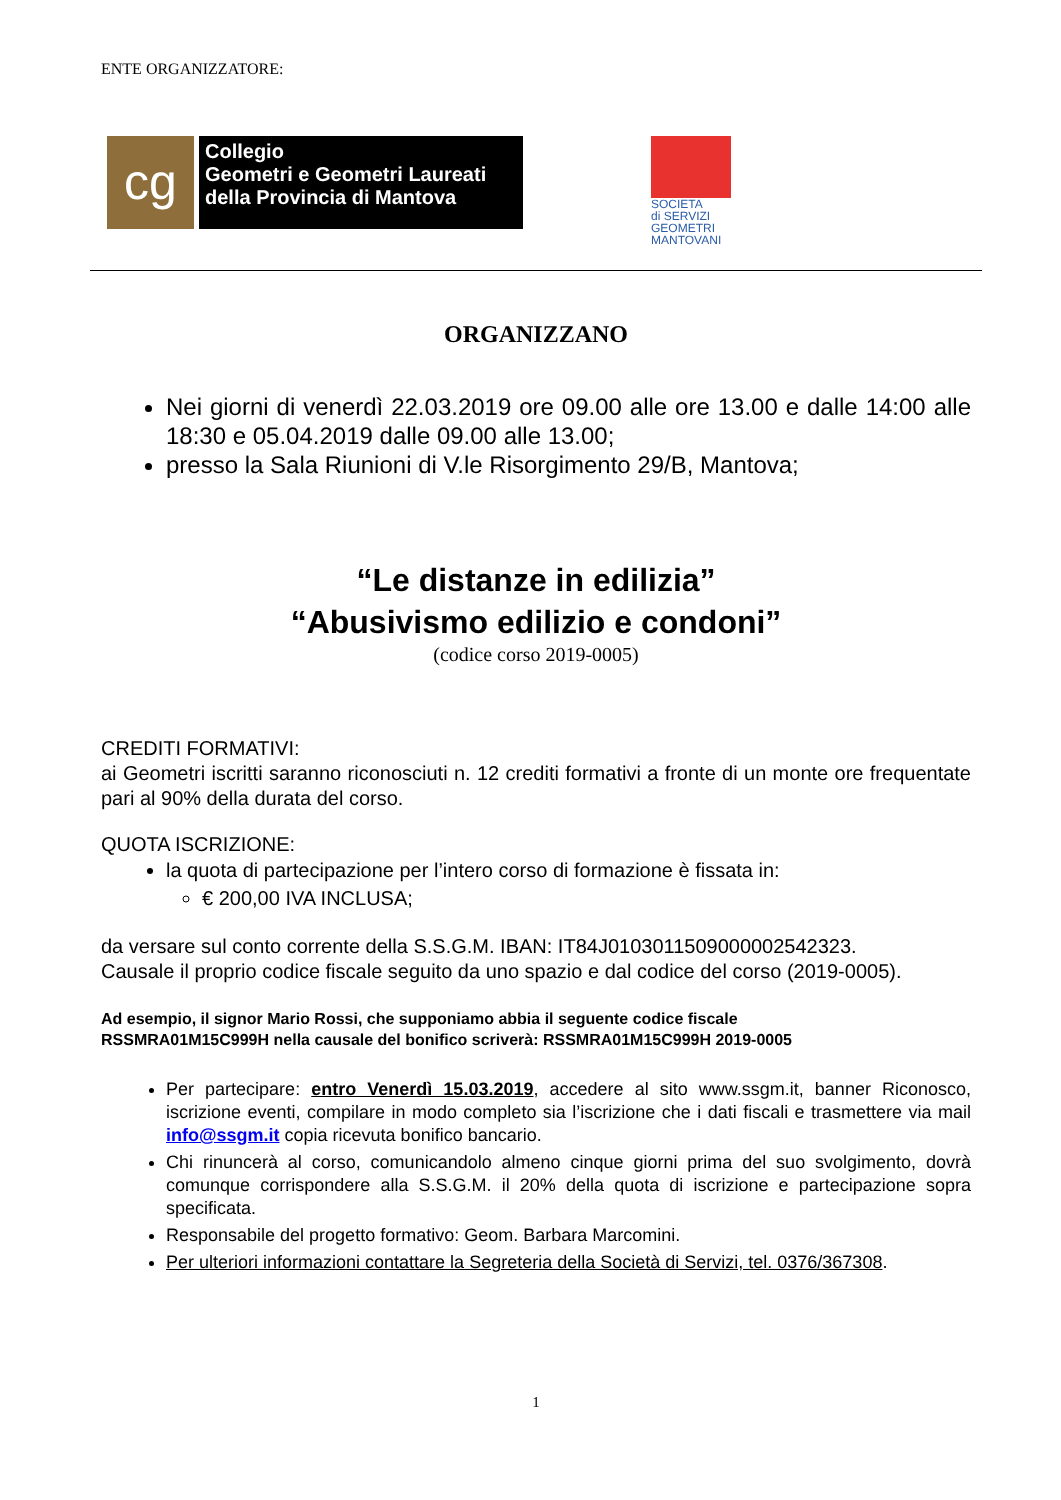ENTE ORGANIZZATORE:
cg
Collegio
Geometri e Geometri Laureati
della Provincia di Mantova
SOCIETA
di SERVIZI
GEOMETRI
MANTOVANI
ORGANIZZANO
Nei giorni di venerdì 22.03.2019 ore 09.00 alle ore 13.00 e dalle 14:00 alle 18:30 e 05.04.2019 dalle 09.00 alle 13.00;
presso la Sala Riunioni di V.le Risorgimento 29/B, Mantova;
“Le distanze in edilizia”
“Abusivismo edilizio e condoni”
(codice corso 2019-0005)
CREDITI FORMATIVI:
ai Geometri iscritti saranno riconosciuti n. 12 crediti formativi a fronte di un monte ore frequentate pari al 90% della durata del corso.
QUOTA ISCRIZIONE:
la quota di partecipazione per l’intero corso di formazione è fissata in:
€ 200,00 IVA INCLUSA;
da versare sul conto corrente della S.S.G.M. IBAN: IT84J0103011509000002542323.
Causale il proprio codice fiscale seguito da uno spazio e dal codice del corso (2019-0005).
Ad esempio, il signor Mario Rossi, che supponiamo abbia il seguente codice fiscale
RSSMRA01M15C999H nella causale del bonifico scriverà: RSSMRA01M15C999H 2019-0005
Per partecipare: entro Venerdì 15.03.2019, accedere al sito www.ssgm.it, banner Riconosco, iscrizione eventi, compilare in modo completo sia l’iscrizione che i dati fiscali e trasmettere via mail info@ssgm.it copia ricevuta bonifico bancario.
Chi rinuncerà al corso, comunicandolo almeno cinque giorni prima del suo svolgimento, dovrà comunque corrispondere alla S.S.G.M. il 20% della quota di iscrizione e partecipazione sopra specificata.
Responsabile del progetto formativo: Geom. Barbara Marcomini.
Per ulteriori informazioni contattare la Segreteria della Società di Servizi, tel. 0376/367308.
1